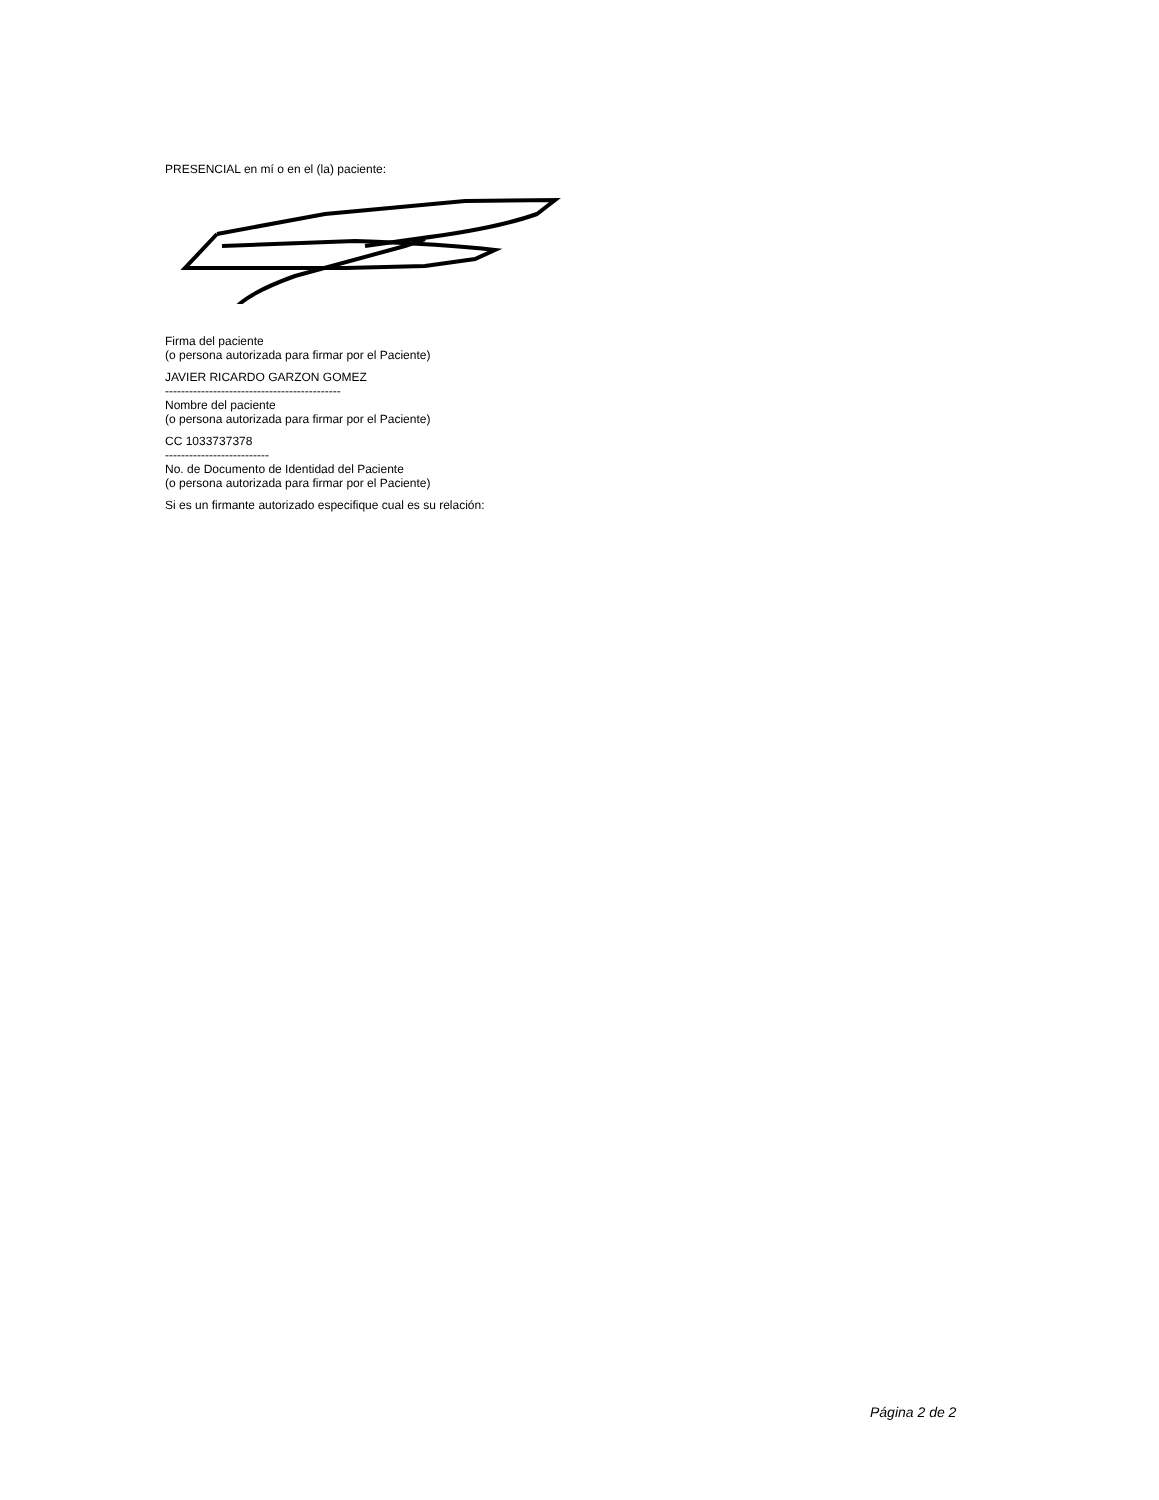PRESENCIAL en mí o en el (la) paciente:
Firma del paciente
(o persona autorizada para firmar por el Paciente)
JAVIER RICARDO GARZON GOMEZ
--------------------------------------------
Nombre del paciente
(o persona autorizada para firmar por el Paciente)
CC 1033737378
--------------------------
No. de Documento de Identidad del Paciente
(o persona autorizada para firmar por el Paciente)
Si es un firmante autorizado especifique cual es su relación:
Página 2 de 2